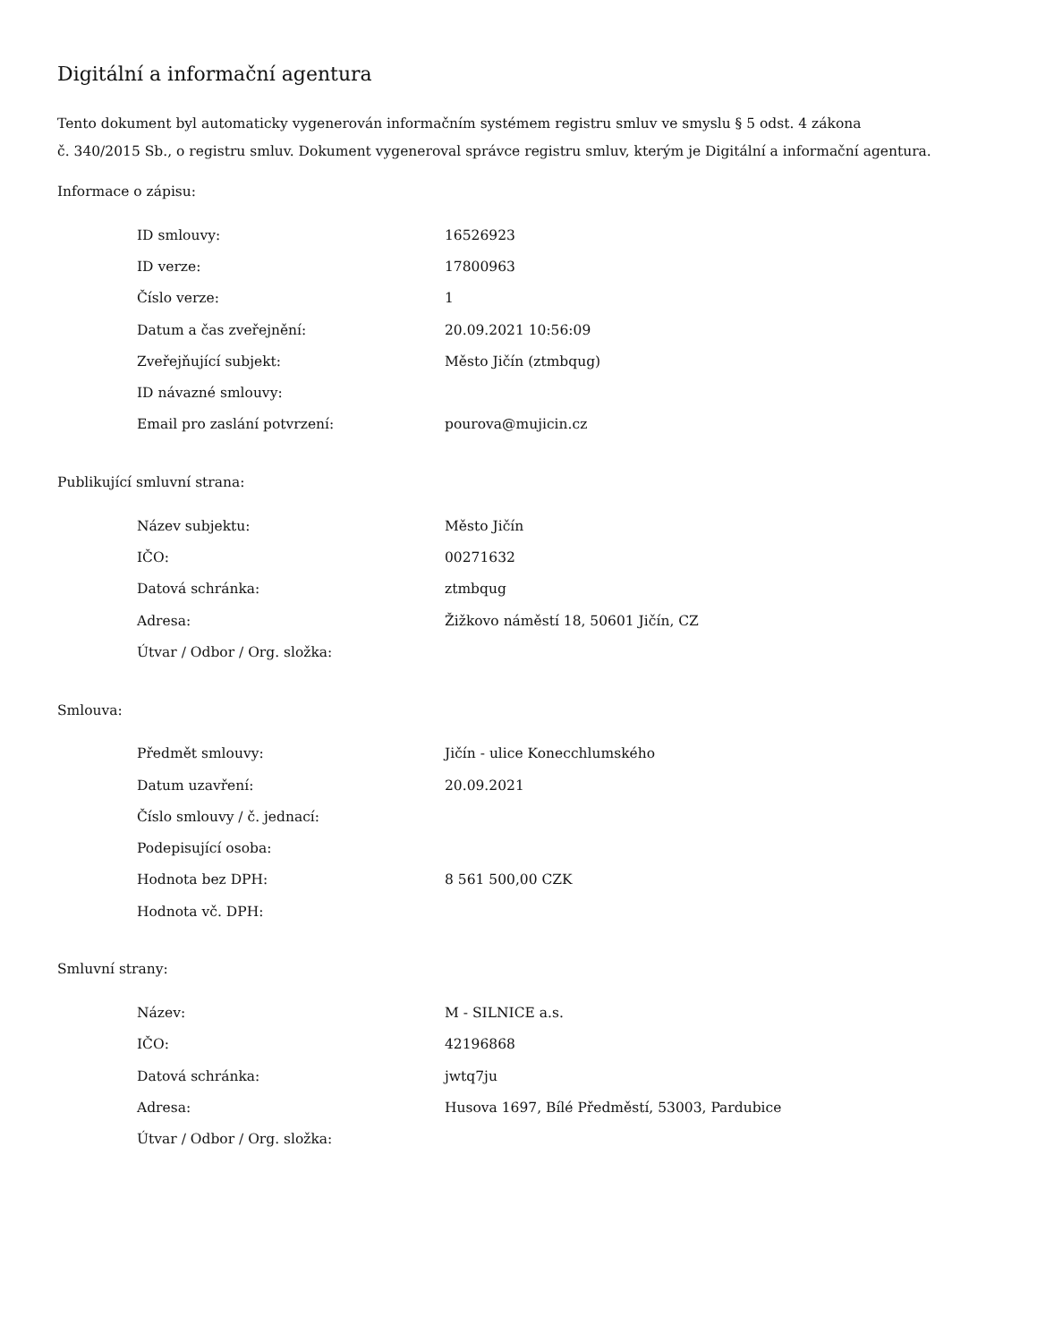Digitální a informační agentura
Tento dokument byl automaticky vygenerován informačním systémem registru smluv ve smyslu § 5 odst. 4 zákona
č. 340/2015 Sb., o registru smluv. Dokument vygeneroval správce registru smluv, kterým je Digitální a informační agentura.
Informace o zápisu:
| ID smlouvy: | 16526923 |
| ID verze: | 17800963 |
| Číslo verze: | 1 |
| Datum a čas zveřejnění: | 20.09.2021 10:56:09 |
| Zveřejňující subjekt: | Město Jičín (ztmbqug) |
| ID návazné smlouvy: | |
| Email pro zaslání potvrzení: | pourova@mujicin.cz |
Publikující smluvní strana:
| Název subjektu: | Město Jičín |
| IČO: | 00271632 |
| Datová schránka: | ztmbqug |
| Adresa: | Žižkovo náměstí 18, 50601 Jičín, CZ |
| Útvar / Odbor / Org. složka: | |
Smlouva:
| Předmět smlouvy: | Jičín - ulice Konecchlumského |
| Datum uzavření: | 20.09.2021 |
| Číslo smlouvy / č. jednací: | |
| Podepisující osoba: | |
| Hodnota bez DPH: | 8 561 500,00 CZK |
| Hodnota vč. DPH: | |
Smluvní strany:
| Název: | M - SILNICE a.s. |
| IČO: | 42196868 |
| Datová schránka: | jwtq7ju |
| Adresa: | Husova 1697, Bílé Předměstí, 53003, Pardubice |
| Útvar / Odbor / Org. složka: | |